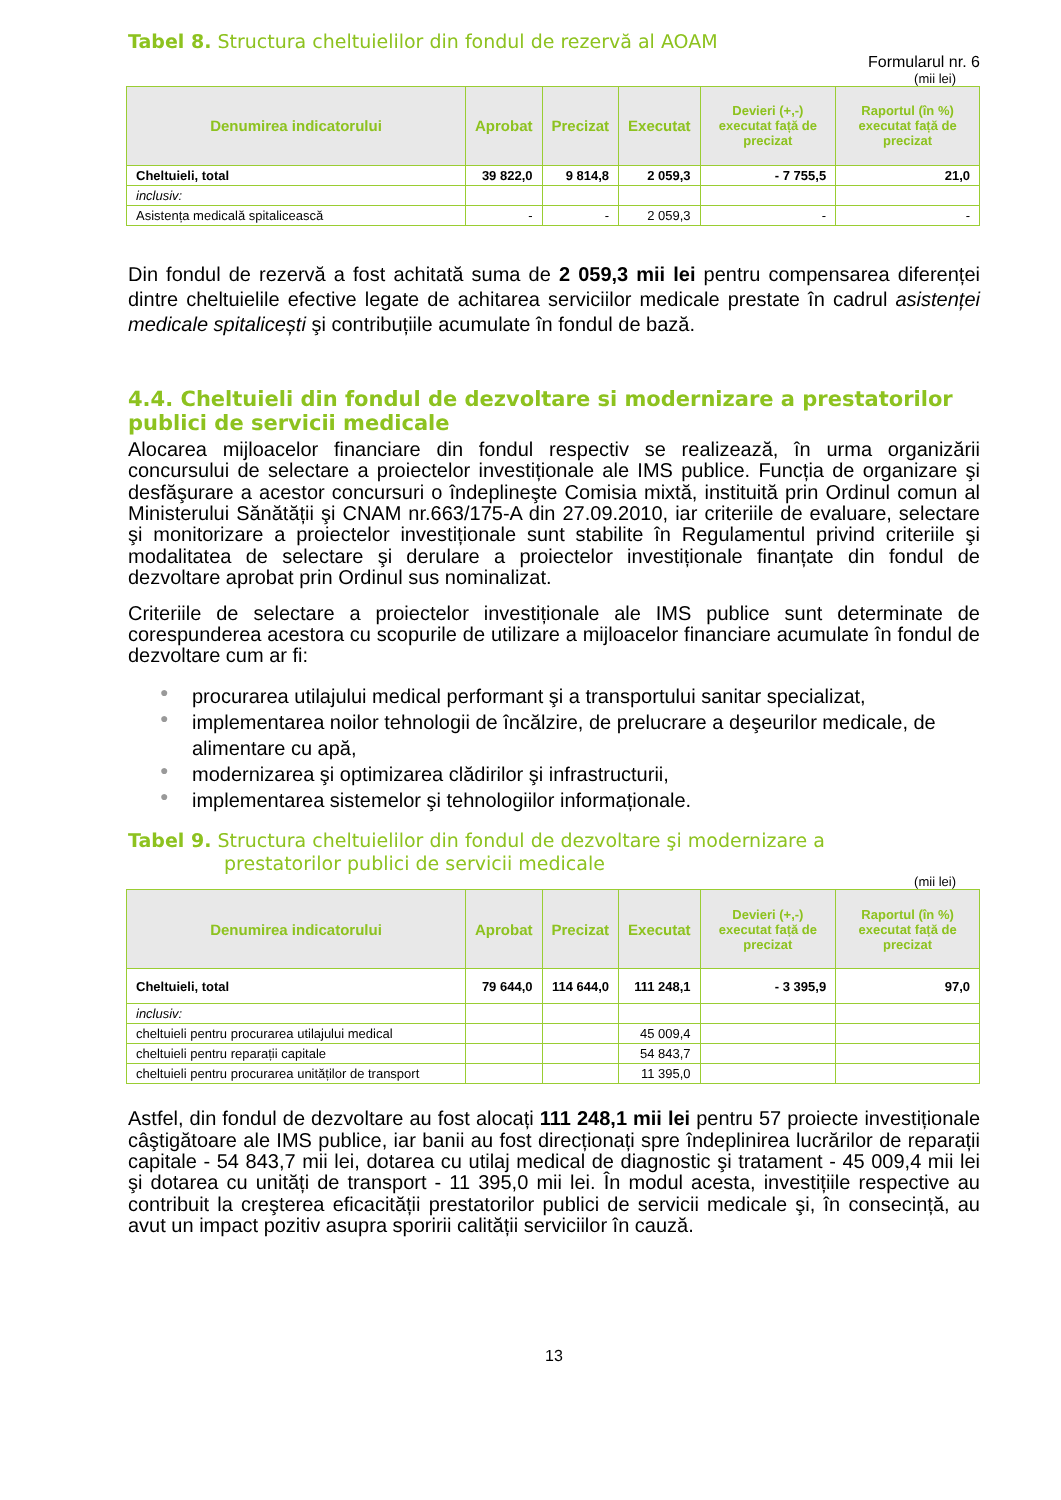Tabel 8. Structura cheltuielilor din fondul de rezervă al AOAM
Formularul nr. 6
(mii lei)
| Denumirea indicatorului | Aprobat | Precizat | Executat | Devieri (+,-) executat față de precizat | Raportul (în %) executat față de precizat |
| --- | --- | --- | --- | --- | --- |
| Cheltuieli, total | 39 822,0 | 9 814,8 | 2 059,3 | - 7 755,5 | 21,0 |
| inclusiv: | | | | | |
| Asistența medicală spitalicească | - | - | 2 059,3 | - | - |
Din fondul de rezervă a fost achitată suma de 2 059,3 mii lei pentru compensarea diferenței dintre cheltuielile efective legate de achitarea serviciilor medicale prestate în cadrul asistenței medicale spitalicești şi contribuțiile acumulate în fondul de bază.
4.4. Cheltuieli din fondul de dezvoltare si modernizare a prestatorilor publici de servicii medicale
Alocarea mijloacelor financiare din fondul respectiv se realizează, în urma organizării concursului de selectare a proiectelor investiționale ale IMS publice. Funcția de organizare şi desfăşurare a acestor concursuri o îndeplineşte Comisia mixtă, instituită prin Ordinul comun al Ministerului Sănătății şi CNAM nr.663/175-A din 27.09.2010, iar criteriile de evaluare, selectare şi monitorizare a proiectelor investiționale sunt stabilite în Regulamentul privind criteriile şi modalitatea de selectare şi derulare a proiectelor investiționale finanțate din fondul de dezvoltare aprobat prin Ordinul sus nominalizat.
Criteriile de selectare a proiectelor investiționale ale IMS publice sunt determinate de corespunderea acestora cu scopurile de utilizare a mijloacelor financiare acumulate în fondul de dezvoltare cum ar fi:
● procurarea utilajului medical performant şi a transportului sanitar specializat,
● implementarea noilor tehnologii de încălzire, de prelucrare a deşeurilor medicale, de alimentare cu apă,
● modernizarea şi optimizarea clădirilor şi infrastructurii,
● implementarea sistemelor şi tehnologiilor informaționale.
Tabel 9. Structura cheltuielilor din fondul de dezvoltare şi modernizare a
prestatorilor publici de servicii medicale
(mii lei)
| Denumirea indicatorului | Aprobat | Precizat | Executat | Devieri (+,-) executat față de precizat | Raportul (în %) executat față de precizat |
| --- | --- | --- | --- | --- | --- |
| Cheltuieli, total | 79 644,0 | 114 644,0 | 111 248,1 | - 3 395,9 | 97,0 |
| inclusiv: | | | | | |
| cheltuieli pentru procurarea utilajului medical | | | 45 009,4 | | |
| cheltuieli pentru reparații capitale | | | 54 843,7 | | |
| cheltuieli pentru procurarea unităților de transport | | | 11 395,0 | | |
Astfel, din fondul de dezvoltare au fost alocați 111 248,1 mii lei pentru 57 proiecte investiționale câştigătoare ale IMS publice, iar banii au fost direcționați spre îndeplinirea lucrărilor de reparații capitale - 54 843,7 mii lei, dotarea cu utilaj medical de diagnostic şi tratament - 45 009,4 mii lei şi dotarea cu unități de transport - 11 395,0 mii lei. În modul acesta, investițiile respective au contribuit la creşterea eficacității prestatorilor publici de servicii medicale şi, în consecință, au avut un impact pozitiv asupra sporirii calității serviciilor în cauză.
13